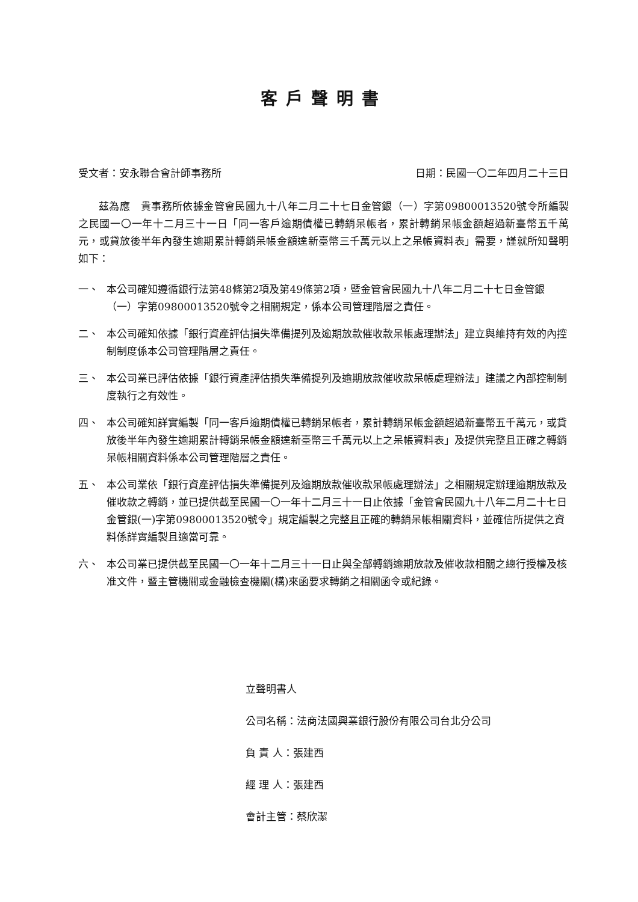客戶聲明書
受文者：安永聯合會計師事務所 日期：民國一〇二年四月二十三日
茲為應　貴事務所依據金管會民國九十八年二月二十七日金管銀（一）字第09800013520號令所編製之民國一〇一年十二月三十一日「同一客戶逾期債權已轉銷呆帳者，累計轉銷呆帳金額超過新臺幣五千萬元，或貸放後半年內發生逾期累計轉銷呆帳金額達新臺幣三千萬元以上之呆帳資料表」需要，謹就所知聲明如下：
一、 本公司確知遵循銀行法第48條第2項及第49條第2項，暨金管會民國九十八年二月二十七日金管銀（一）字第09800013520號令之相關規定，係本公司管理階層之責任。
二、 本公司確知依據「銀行資產評估損失準備提列及逾期放款催收款呆帳處理辦法」建立與維持有效的內控制制度係本公司管理階層之責任。
三、 本公司業已評估依據「銀行資產評估損失準備提列及逾期放款催收款呆帳處理辦法」建議之內部控制制度執行之有效性。
四、 本公司確知詳實編製「同一客戶逾期債權已轉銷呆帳者，累計轉銷呆帳金額超過新臺幣五千萬元，或貸放後半年內發生逾期累計轉銷呆帳金額達新臺幣三千萬元以上之呆帳資料表」及提供完整且正確之轉銷呆帳相關資料係本公司管理階層之責任。
五、 本公司業依「銀行資產評估損失準備提列及逾期放款催收款呆帳處理辦法」之相關規定辦理逾期放款及催收款之轉銷，並已提供截至民國一〇一年十二月三十一日止依據「金管會民國九十八年二月二十七日金管銀(一)字第09800013520號令」規定編製之完整且正確的轉銷呆帳相關資料，並確信所提供之資料係詳實編製且適當可靠。
六、 本公司業已提供截至民國一〇一年十二月三十一日止與全部轉銷逾期放款及催收款相關之總行授權及核准文件，暨主管機關或金融檢查機關(構)來函要求轉銷之相關函令或紀錄。
立聲明書人
公司名稱：法商法國興業銀行股份有限公司台北分公司
負 責 人：張建西
經 理 人：張建西
會計主管：蔡欣潔